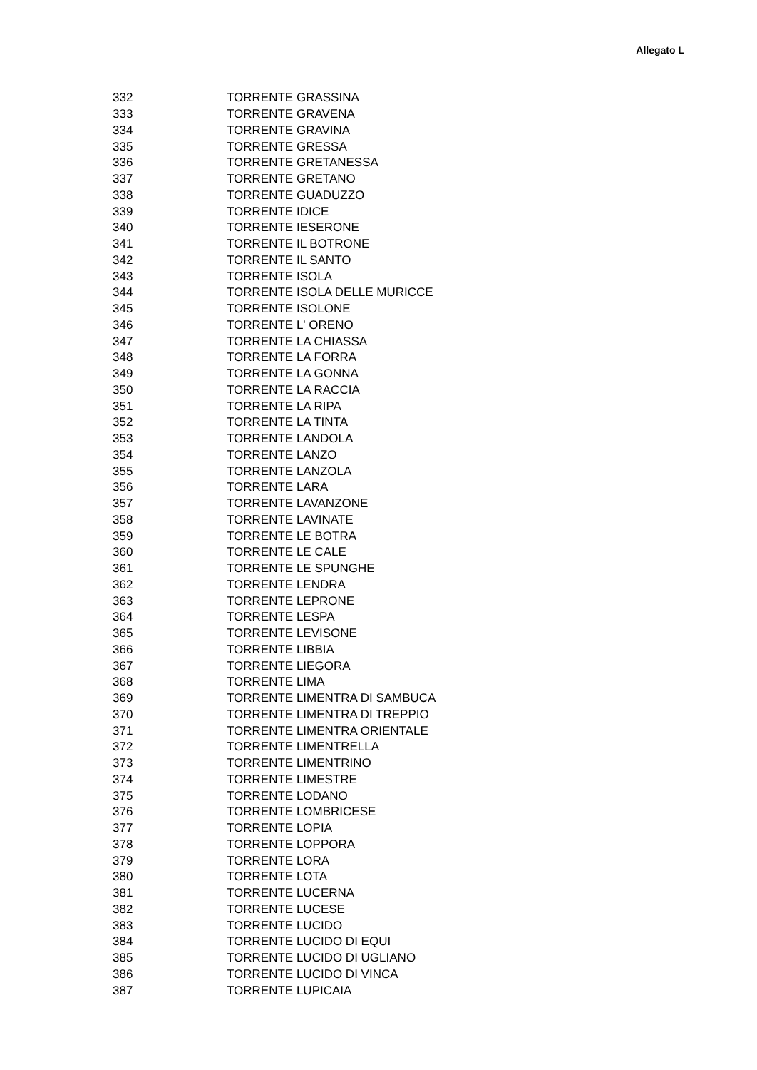Allegato L
| 332 | TORRENTE GRASSINA |
| 333 | TORRENTE GRAVENA |
| 334 | TORRENTE GRAVINA |
| 335 | TORRENTE GRESSA |
| 336 | TORRENTE GRETANESSA |
| 337 | TORRENTE GRETANO |
| 338 | TORRENTE GUADUZZO |
| 339 | TORRENTE IDICE |
| 340 | TORRENTE IESERONE |
| 341 | TORRENTE IL BOTRONE |
| 342 | TORRENTE IL SANTO |
| 343 | TORRENTE ISOLA |
| 344 | TORRENTE ISOLA DELLE MURICCE |
| 345 | TORRENTE ISOLONE |
| 346 | TORRENTE L' ORENO |
| 347 | TORRENTE LA CHIASSA |
| 348 | TORRENTE LA FORRA |
| 349 | TORRENTE LA GONNA |
| 350 | TORRENTE LA RACCIA |
| 351 | TORRENTE LA RIPA |
| 352 | TORRENTE LA TINTA |
| 353 | TORRENTE LANDOLA |
| 354 | TORRENTE LANZO |
| 355 | TORRENTE LANZOLA |
| 356 | TORRENTE LARA |
| 357 | TORRENTE LAVANZONE |
| 358 | TORRENTE LAVINATE |
| 359 | TORRENTE LE BOTRA |
| 360 | TORRENTE LE CALE |
| 361 | TORRENTE LE SPUNGHE |
| 362 | TORRENTE LENDRA |
| 363 | TORRENTE LEPRONE |
| 364 | TORRENTE LESPA |
| 365 | TORRENTE LEVISONE |
| 366 | TORRENTE LIBBIA |
| 367 | TORRENTE LIEGORA |
| 368 | TORRENTE LIMA |
| 369 | TORRENTE LIMENTRA DI SAMBUCA |
| 370 | TORRENTE LIMENTRA DI TREPPIO |
| 371 | TORRENTE LIMENTRA ORIENTALE |
| 372 | TORRENTE LIMENTRELLA |
| 373 | TORRENTE LIMENTRINO |
| 374 | TORRENTE LIMESTRE |
| 375 | TORRENTE LODANO |
| 376 | TORRENTE LOMBRICESE |
| 377 | TORRENTE LOPIA |
| 378 | TORRENTE LOPPORA |
| 379 | TORRENTE LORA |
| 380 | TORRENTE LOTA |
| 381 | TORRENTE LUCERNA |
| 382 | TORRENTE LUCESE |
| 383 | TORRENTE LUCIDO |
| 384 | TORRENTE LUCIDO DI EQUI |
| 385 | TORRENTE LUCIDO DI UGLIANO |
| 386 | TORRENTE LUCIDO DI VINCA |
| 387 | TORRENTE LUPICAIA |